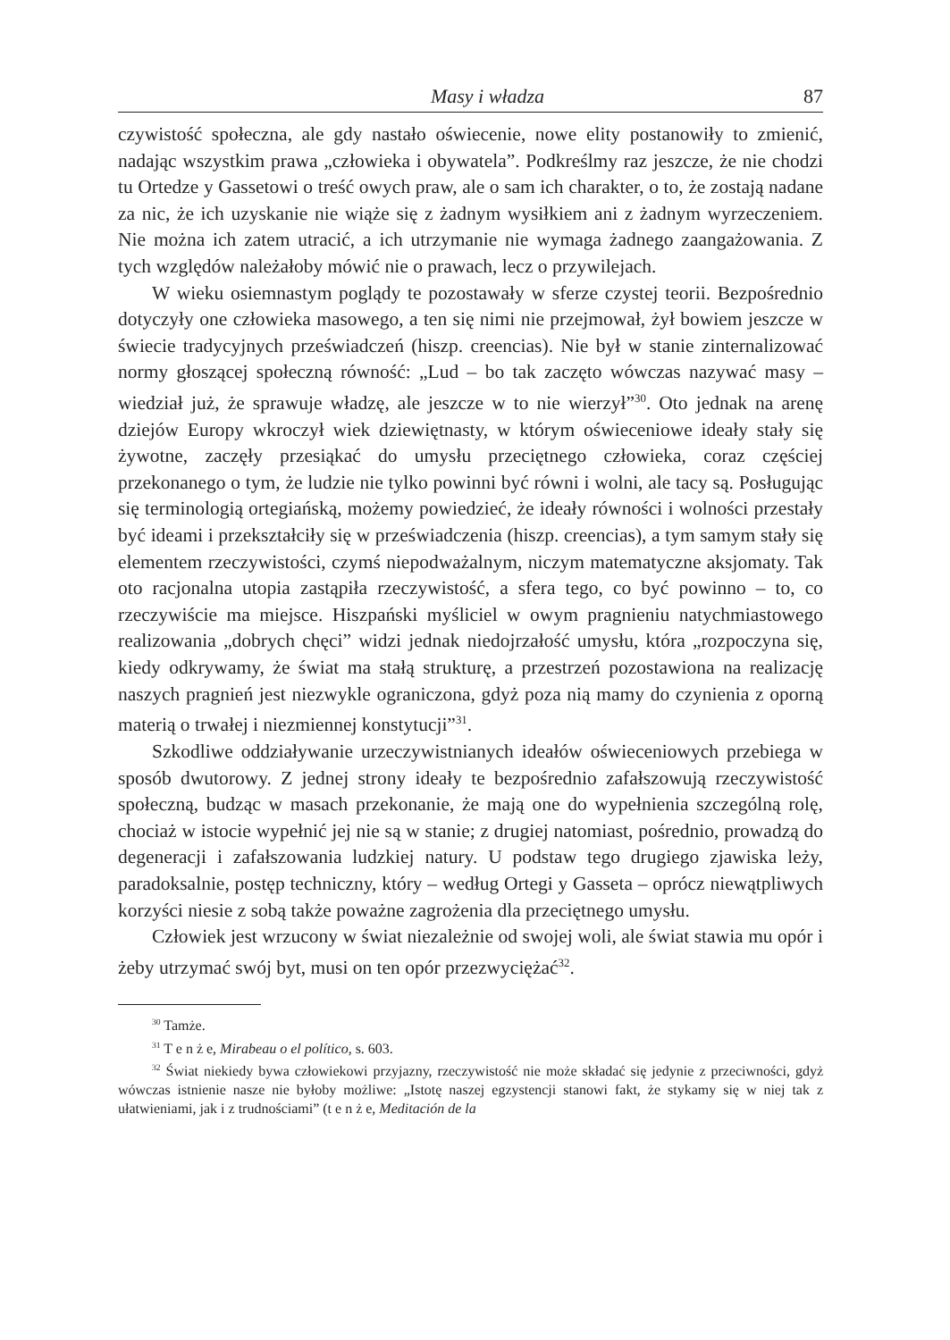Masy i władza 87
czywistość społeczna, ale gdy nastało oświecenie, nowe elity postanowiły to zmienić, nadając wszystkim prawa „człowieka i obywatela”. Podkreślmy raz jeszcze, że nie chodzi tu Ortedze y Gassetowi o treść owych praw, ale o sam ich charakter, o to, że zostają nadane za nic, że ich uzyskanie nie wiąże się z żadnym wysiłkiem ani z żadnym wyrzeczeniem. Nie można ich zatem utracić, a ich utrzymanie nie wymaga żadnego zaangażowania. Z tych względów należałoby mówić nie o prawach, lecz o przywilejach.
W wieku osiemnastym poglądy te pozostawały w sferze czystej teorii. Bezpośrednio dotyczyły one człowieka masowego, a ten się nimi nie przejmował, żył bowiem jeszcze w świecie tradycyjnych przeświadczeń (hiszp. creencias). Nie był w stanie zinternalizować normy głoszącej społeczną równość: „Lud – bo tak zaczęto wówczas nazywać masy – wiedział już, że sprawuje władzę, ale jeszcze w to nie wierzył”<sup>30</sup>. Oto jednak na arenę dziejów Europy wkroczył wiek dziewiętnasty, w którym oświeceniowe ideały stały się żywotne, zaczęły przesiąkać do umysłu przeciętnego człowieka, coraz częściej przekonanego o tym, że ludzie nie tylko powinni być równi i wolni, ale tacy są. Posługując się terminologią ortegiańską, możemy powiedzieć, że ideały równości i wolności przestały być ideami i przekształciły się w przeświadczenia (hiszp. creencias), a tym samym stały się elementem rzeczywistości, czymś niepodważalnym, niczym matematyczne aksjomaty. Tak oto racjonalna utopia zastąpiła rzeczywistość, a sfera tego, co być powinno – to, co rzeczywiście ma miejsce. Hiszpański myśliciel w owym pragnieniu natychmiastowego realizowania „dobrych chęci” widzi jednak niedojrzałość umysłu, która „rozpoczyna się, kiedy odkrywamy, że świat ma stałą strukturę, a przestrzeń pozostawiona na realizację naszych pragnień jest niezwykle ograniczona, gdyż poza nią mamy do czynienia z oporną materią o trwałej i niezmiennej konstytucji”<sup>31</sup>.
Szkodliwe oddziaływanie urzeczywistnianych ideałów oświeceniowych przebiega w sposób dwutorowy. Z jednej strony ideały te bezpośrednio zafałszowują rzeczywistość społeczną, budząc w masach przekonanie, że mają one do wypełnienia szczególną rolę, chociaż w istocie wypełnić jej nie są w stanie; z drugiej natomiast, pośrednio, prowadzą do degeneracji i zafałszowania ludzkiej natury. U podstaw tego drugiego zjawiska leży, paradoksalnie, postęp techniczny, który – według Ortegi y Gasseta – oprócz niewątpliwych korzyści niesie z sobą także poważne zagrożenia dla przeciętnego umysłu.
Człowiek jest wrzucony w świat niezależnie od swojej woli, ale świat stawia mu opór i żeby utrzymać swój byt, musi on ten opór przezwyciężać<sup>32</sup>.
<sup>30</sup> Tamże.
<sup>31</sup> T e n ż e, Mirabeau o el político, s. 603.
<sup>32</sup> Świat niekiedy bywa człowiekowi przyjazny, rzeczywistość nie może składać się jedynie z przeciwności, gdyż wówczas istnienie nasze nie byłoby możliwe: „Istotę naszej egzystencji stanowi fakt, że stykamy się w niej tak z ułatwieniami, jak i z trudnościami” (t e n ż e, Meditación de la